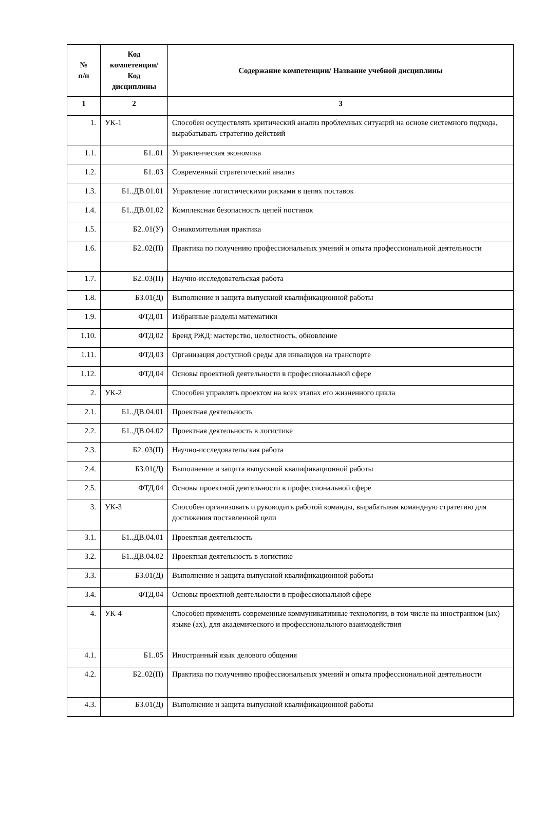| № п/п | Код компетенции/ Код дисциплины | Содержание компетенции/ Название учебной дисциплины |
| --- | --- | --- |
| 1 | 2 | 3 |
| 1. | УК-1 | Способен осуществлять критический анализ проблемных ситуаций на основе системного подхода, вырабатывать стратегию действий |
| 1.1. | Б1..01 | Управленческая экономика |
| 1.2. | Б1..03 | Современный стратегический анализ |
| 1.3. | Б1..ДВ.01.01 | Управление логистическими рисками в цепях поставок |
| 1.4. | Б1..ДВ.01.02 | Комплексная безопасность цепей поставок |
| 1.5. | Б2..01(У) | Ознакомительная практика |
| 1.6. | Б2..02(П) | Практика по получению профессиональных умений и опыта профессиональной деятельности |
| 1.7. | Б2..03(П) | Научно-исследовательская работа |
| 1.8. | Б3.01(Д) | Выполнение и защита выпускной квалификационной работы |
| 1.9. | ФТД.01 | Избранные разделы математики |
| 1.10. | ФТД.02 | Бренд РЖД: мастерство, целостность, обновление |
| 1.11. | ФТД.03 | Организация доступной среды для инвалидов на транспорте |
| 1.12. | ФТД.04 | Основы проектной деятельности в профессиональной сфере |
| 2. | УК-2 | Способен управлять проектом на всех этапах его жизненного цикла |
| 2.1. | Б1..ДВ.04.01 | Проектная деятельность |
| 2.2. | Б1..ДВ.04.02 | Проектная деятельность в логистике |
| 2.3. | Б2..03(П) | Научно-исследовательская работа |
| 2.4. | Б3.01(Д) | Выполнение и защита выпускной квалификационной работы |
| 2.5. | ФТД.04 | Основы проектной деятельности в профессиональной сфере |
| 3. | УК-3 | Способен организовать и руководить работой команды, вырабатывая командную стратегию для достижения поставленной цели |
| 3.1. | Б1..ДВ.04.01 | Проектная деятельность |
| 3.2. | Б1..ДВ.04.02 | Проектная деятельность в логистике |
| 3.3. | Б3.01(Д) | Выполнение и защита выпускной квалификационной работы |
| 3.4. | ФТД.04 | Основы проектной деятельности в профессиональной сфере |
| 4. | УК-4 | Способен применять современные коммуникативные технологии, в том числе на иностранном (ых) языке (ах), для академического и профессионального взаимодействия |
| 4.1. | Б1..05 | Иностранный язык делового общения |
| 4.2. | Б2..02(П) | Практика по получению профессиональных умений и опыта профессиональной деятельности |
| 4.3. | Б3.01(Д) | Выполнение и защита выпускной квалификационной работы |